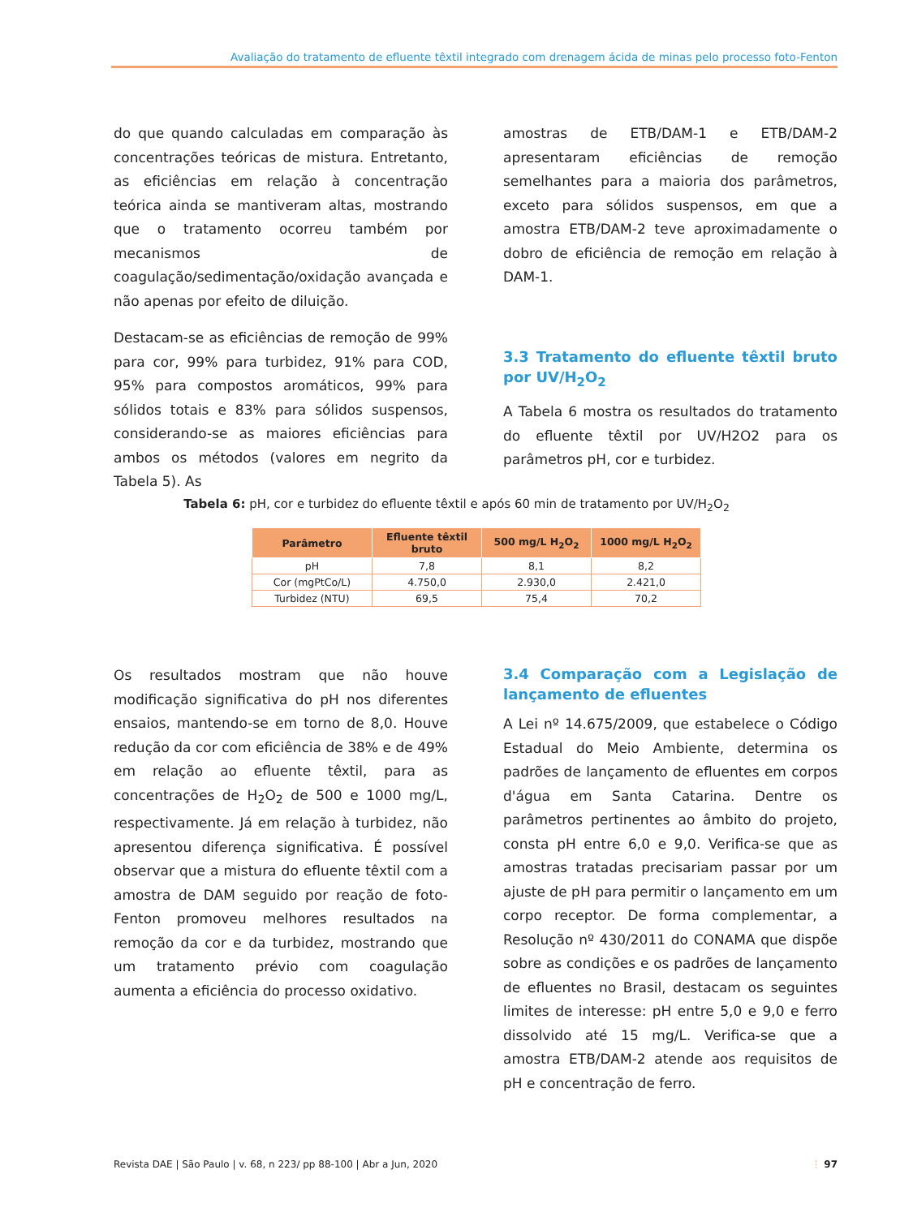Avaliação do tratamento de efluente têxtil integrado com drenagem ácida de minas pelo processo foto-Fenton
do que quando calculadas em comparação às concentrações teóricas de mistura. Entretanto, as eficiências em relação à concentração teórica ainda se mantiveram altas, mostrando que o tratamento ocorreu também por mecanismos de coagulação/sedimentação/oxidação avançada e não apenas por efeito de diluição.
Destacam-se as eficiências de remoção de 99% para cor, 99% para turbidez, 91% para COD, 95% para compostos aromáticos, 99% para sólidos totais e 83% para sólidos suspensos, considerando-se as maiores eficiências para ambos os métodos (valores em negrito da Tabela 5). As
amostras de ETB/DAM-1 e ETB/DAM-2 apresentaram eficiências de remoção semelhantes para a maioria dos parâmetros, exceto para sólidos suspensos, em que a amostra ETB/DAM-2 teve aproximadamente o dobro de eficiência de remoção em relação à DAM-1.
3.3 Tratamento do efluente têxtil bruto por UV/H<sub>2</sub>O<sub>2</sub>
A Tabela 6 mostra os resultados do tratamento do efluente têxtil por UV/H2O2 para os parâmetros pH, cor e turbidez.
Tabela 6: pH, cor e turbidez do efluente têxtil e após 60 min de tratamento por UV/H<sub>2</sub>O<sub>2</sub>
| Parâmetro | Efluente têxtil bruto | 500 mg/L H<sub>2</sub>O<sub>2</sub> | 1000 mg/L H<sub>2</sub>O<sub>2</sub> |
| --- | --- | --- | --- |
| pH | 7,8 | 8,1 | 8,2 |
| Cor (mgPtCo/L) | 4.750,0 | 2.930,0 | 2.421,0 |
| Turbidez (NTU) | 69,5 | 75,4 | 70,2 |
Os resultados mostram que não houve modificação significativa do pH nos diferentes ensaios, mantendo-se em torno de 8,0. Houve redução da cor com eficiência de 38% e de 49% em relação ao efluente têxtil, para as concentrações de H<sub>2</sub>O<sub>2</sub> de 500 e 1000 mg/L, respectivamente. Já em relação à turbidez, não apresentou diferença significativa. É possível observar que a mistura do efluente têxtil com a amostra de DAM seguido por reação de foto-Fenton promoveu melhores resultados na remoção da cor e da turbidez, mostrando que um tratamento prévio com coagulação aumenta a eficiência do processo oxidativo.
3.4 Comparação com a Legislação de lançamento de efluentes
A Lei nº 14.675/2009, que estabelece o Código Estadual do Meio Ambiente, determina os padrões de lançamento de efluentes em corpos d'água em Santa Catarina. Dentre os parâmetros pertinentes ao âmbito do projeto, consta pH entre 6,0 e 9,0. Verifica-se que as amostras tratadas precisariam passar por um ajuste de pH para permitir o lançamento em um corpo receptor. De forma complementar, a Resolução nº 430/2011 do CONAMA que dispõe sobre as condições e os padrões de lançamento de efluentes no Brasil, destacam os seguintes limites de interesse: pH entre 5,0 e 9,0 e ferro dissolvido até 15 mg/L. Verifica-se que a amostra ETB/DAM-2 atende aos requisitos de pH e concentração de ferro.
Revista DAE | São Paulo | v. 68, n 223/ pp 88-100 | Abr a Jun, 2020 ⋮ 97